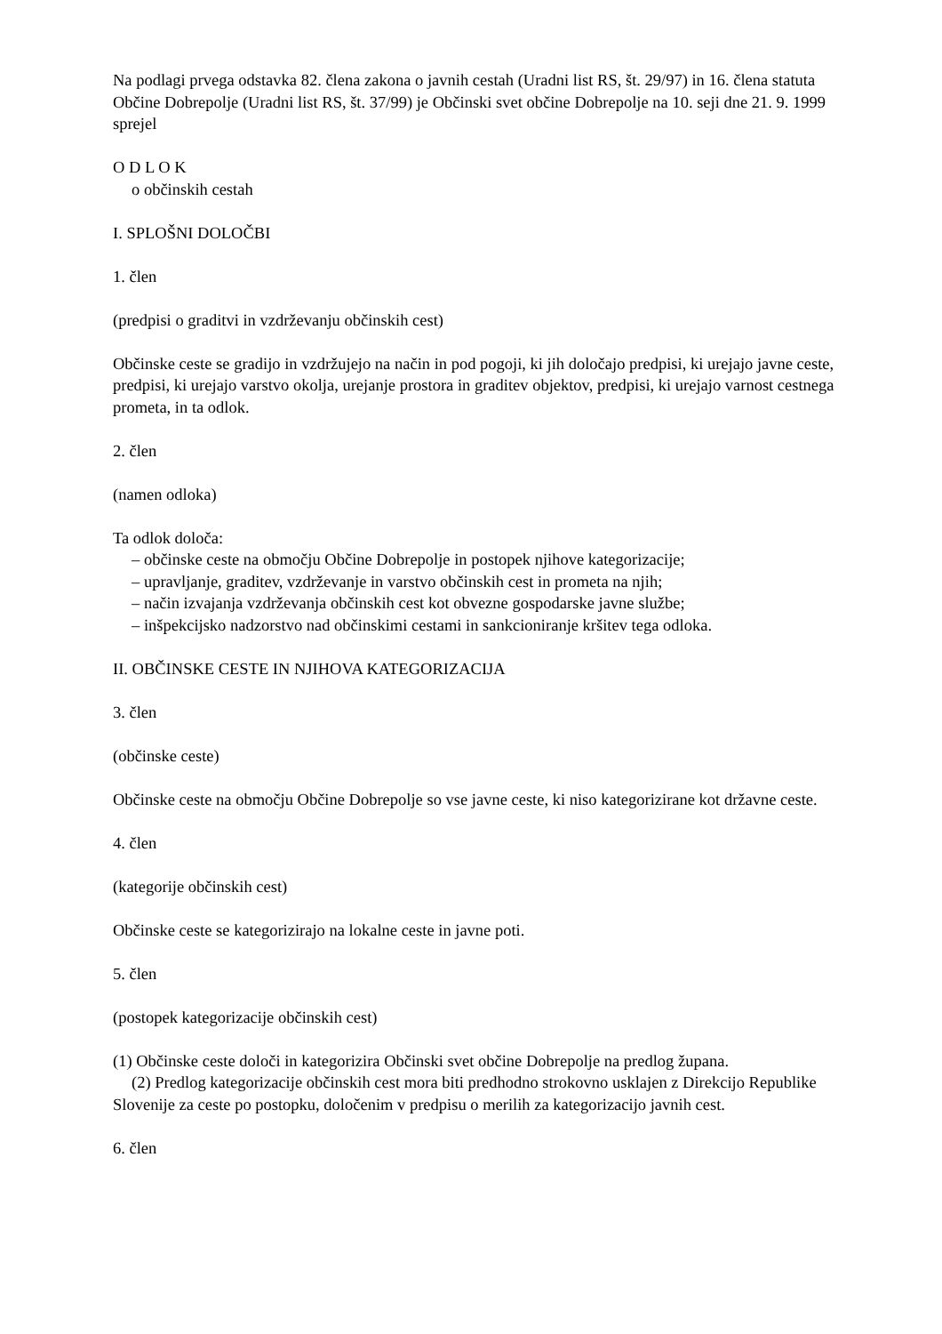Na podlagi prvega odstavka 82. člena zakona o javnih cestah (Uradni list RS, št. 29/97) in 16. člena statuta Občine Dobrepolje (Uradni list RS, št. 37/99) je Občinski svet občine Dobrepolje na 10. seji dne 21. 9. 1999 sprejel
O D L O K
o občinskih cestah
I. SPLOŠNI DOLOČBI
1. člen
(predpisi o graditvi in vzdrževanju občinskih cest)
Občinske ceste se gradijo in vzdržujejo na način in pod pogoji, ki jih določajo predpisi, ki urejajo javne ceste, predpisi, ki urejajo varstvo okolja, urejanje prostora in graditev objektov, predpisi, ki urejajo varnost cestnega prometa, in ta odlok.
2. člen
(namen odloka)
Ta odlok določa:
– občinske ceste na območju Občine Dobrepolje in postopek njihove kategorizacije;
– upravljanje, graditev, vzdrževanje in varstvo občinskih cest in prometa na njih;
– način izvajanja vzdrževanja občinskih cest kot obvezne gospodarske javne službe;
– inšpekcijsko nadzorstvo nad občinskimi cestami in sankcioniranje kršitev tega odloka.
II. OBČINSKE CESTE IN NJIHOVA KATEGORIZACIJA
3. člen
(občinske ceste)
Občinske ceste na območju Občine Dobrepolje so vse javne ceste, ki niso kategorizirane kot državne ceste.
4. člen
(kategorije občinskih cest)
Občinske ceste se kategorizirajo na lokalne ceste in javne poti.
5. člen
(postopek kategorizacije občinskih cest)
(1) Občinske ceste določi in kategorizira Občinski svet občine Dobrepolje na predlog župana.
(2) Predlog kategorizacije občinskih cest mora biti predhodno strokovno usklajen z Direkcijo Republike Slovenije za ceste po postopku, določenim v predpisu o merilih za kategorizacijo javnih cest.
6. člen